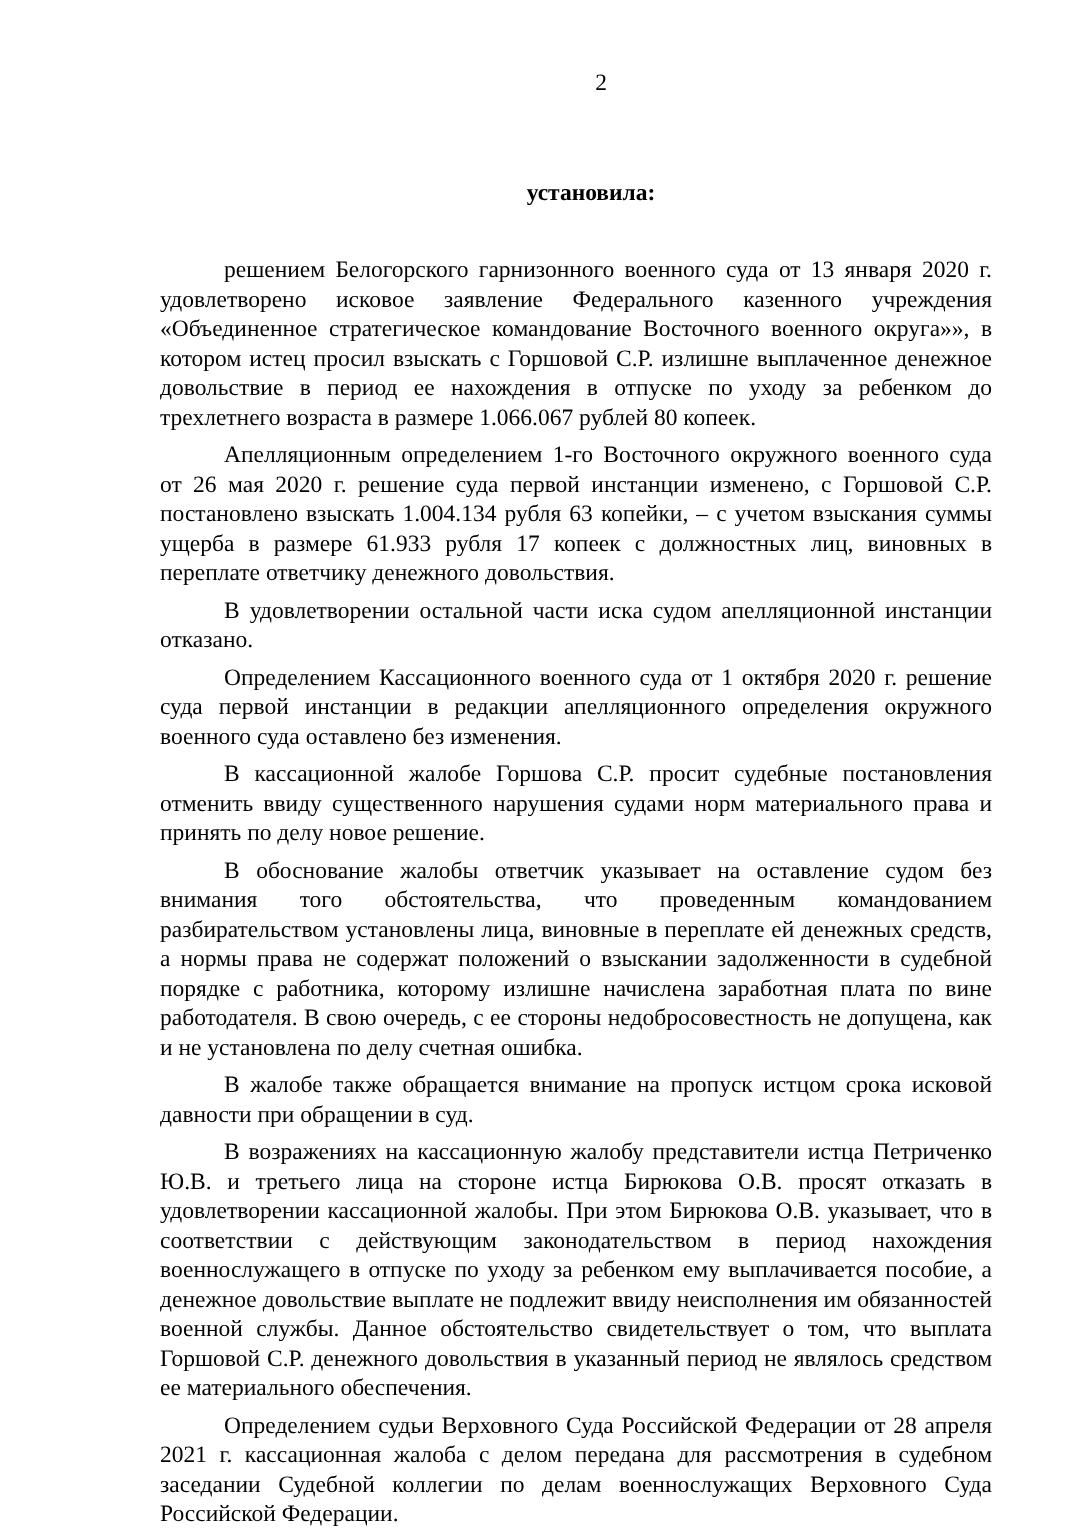2
установила:
решением Белогорского гарнизонного военного суда от 13 января 2020 г. удовлетворено исковое заявление Федерального казенного учреждения «Объединенное стратегическое командование Восточного военного округа»», в котором истец просил взыскать с Горшовой С.Р. излишне выплаченное денежное довольствие в период ее нахождения в отпуске по уходу за ребенком до трехлетнего возраста в размере 1.066.067 рублей 80 копеек.
Апелляционным определением 1-го Восточного окружного военного суда от 26 мая 2020 г. решение суда первой инстанции изменено, с Горшовой С.Р. постановлено взыскать 1.004.134 рубля 63 копейки, – с учетом взыскания суммы ущерба в размере 61.933 рубля 17 копеек с должностных лиц, виновных в переплате ответчику денежного довольствия.
В удовлетворении остальной части иска судом апелляционной инстанции отказано.
Определением Кассационного военного суда от 1 октября 2020 г. решение суда первой инстанции в редакции апелляционного определения окружного военного суда оставлено без изменения.
В кассационной жалобе Горшова С.Р. просит судебные постановления отменить ввиду существенного нарушения судами норм материального права и принять по делу новое решение.
В обоснование жалобы ответчик указывает на оставление судом без внимания того обстоятельства, что проведенным командованием разбирательством установлены лица, виновные в переплате ей денежных средств, а нормы права не содержат положений о взыскании задолженности в судебной порядке с работника, которому излишне начислена заработная плата по вине работодателя. В свою очередь, с ее стороны недобросовестность не допущена, как и не установлена по делу счетная ошибка.
В жалобе также обращается внимание на пропуск истцом срока исковой давности при обращении в суд.
В возражениях на кассационную жалобу представители истца Петриченко Ю.В. и третьего лица на стороне истца Бирюкова О.В. просят отказать в удовлетворении кассационной жалобы. При этом Бирюкова О.В. указывает, что в соответствии с действующим законодательством в период нахождения военнослужащего в отпуске по уходу за ребенком ему выплачивается пособие, а денежное довольствие выплате не подлежит ввиду неисполнения им обязанностей военной службы. Данное обстоятельство свидетельствует о том, что выплата Горшовой С.Р. денежного довольствия в указанный период не являлось средством ее материального обеспечения.
Определением судьи Верховного Суда Российской Федерации от 28 апреля 2021 г. кассационная жалоба с делом передана для рассмотрения в судебном заседании Судебной коллегии по делам военнослужащих Верховного Суда Российской Федерации.